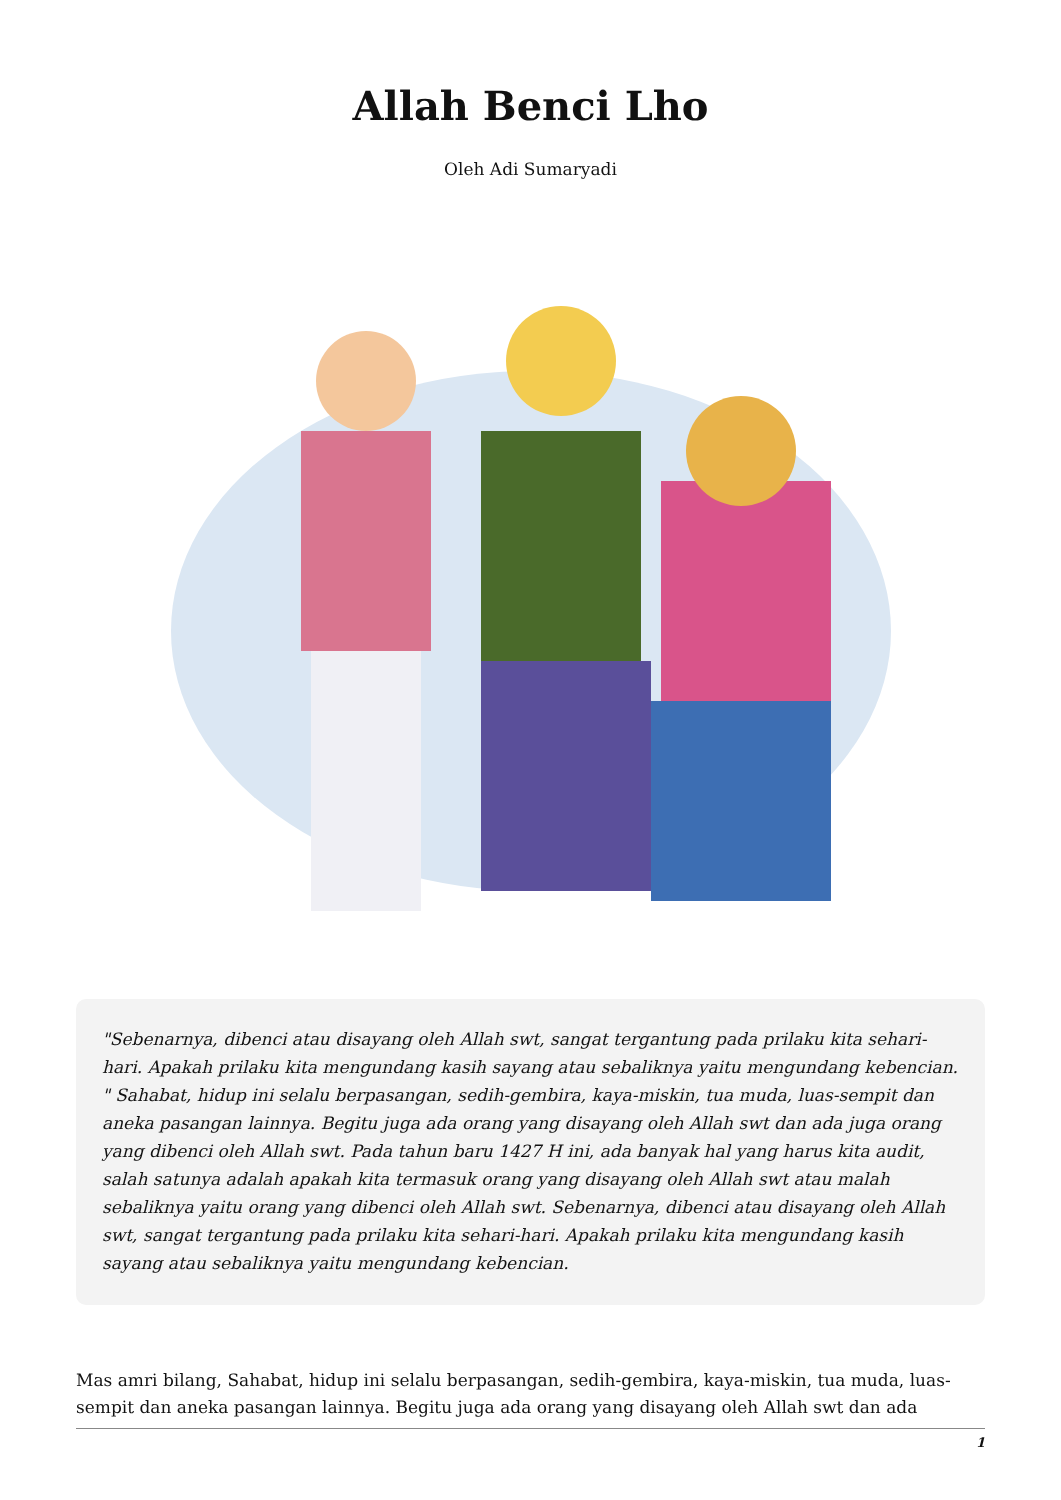Allah Benci Lho
Oleh Adi Sumaryadi
"Sebenarnya, dibenci atau disayang oleh Allah swt, sangat tergantung pada prilaku kita sehari-hari. Apakah prilaku kita mengundang kasih sayang atau sebaliknya yaitu mengundang kebencian. " Sahabat, hidup ini selalu berpasangan, sedih-gembira, kaya-miskin, tua muda, luas-sempit dan aneka pasangan lainnya. Begitu juga ada orang yang disayang oleh Allah swt dan ada juga orang yang dibenci oleh Allah swt. Pada tahun baru 1427 H ini, ada banyak hal yang harus kita audit, salah satunya adalah apakah kita termasuk orang yang disayang oleh Allah swt atau malah sebaliknya yaitu orang yang dibenci oleh Allah swt. Sebenarnya, dibenci atau disayang oleh Allah swt, sangat tergantung pada prilaku kita sehari-hari. Apakah prilaku kita mengundang kasih sayang atau sebaliknya yaitu mengundang kebencian.
Mas amri bilang, Sahabat, hidup ini selalu berpasangan, sedih-gembira, kaya-miskin, tua muda, luas-sempit dan aneka pasangan lainnya. Begitu juga ada orang yang disayang oleh Allah swt dan ada
1